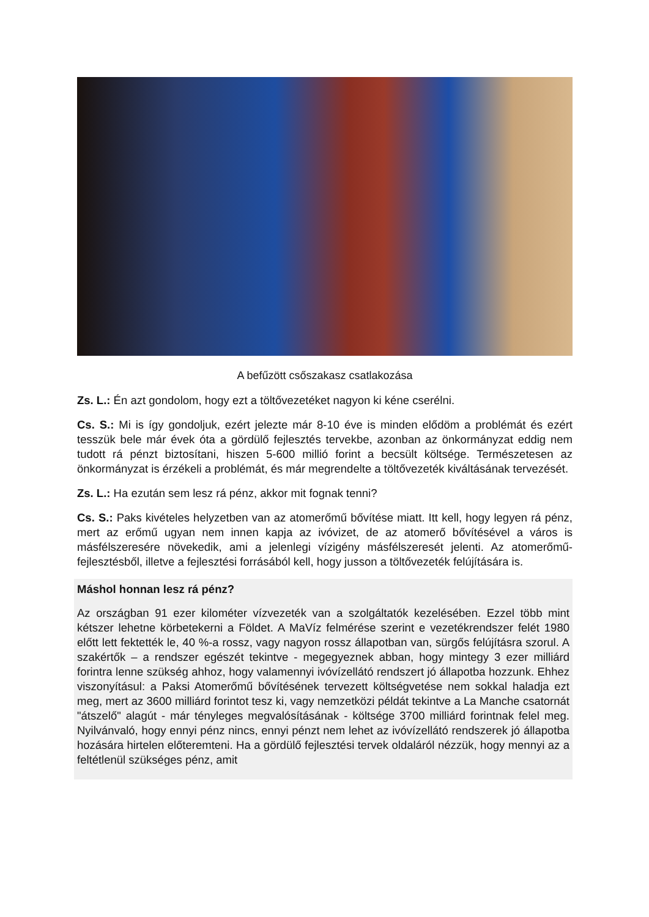A befűzött csőszakasz csatlakozása
Zs. L.: Én azt gondolom, hogy ezt a töltővezetéket nagyon ki kéne cserélni.
Cs. S.: Mi is így gondoljuk, ezért jelezte már 8-10 éve is minden elődöm a problémát és ezért tesszük bele már évek óta a gördülő fejlesztés tervekbe, azonban az önkormányzat eddig nem tudott rá pénzt biztosítani, hiszen 5-600 millió forint a becsült költsége. Természetesen az önkormányzat is érzékeli a problémát, és már megrendelte a töltővezeték kiváltásának tervezését.
Zs. L.: Ha ezután sem lesz rá pénz, akkor mit fognak tenni?
Cs. S.: Paks kivételes helyzetben van az atomerőmű bővítése miatt. Itt kell, hogy legyen rá pénz, mert az erőmű ugyan nem innen kapja az ivóvizet, de az atomerő bővítésével a város is másfélszeresére növekedik, ami a jelenlegi vízigény másfélszeresét jelenti. Az atomerőmű-fejlesztésből, illetve a fejlesztési forrásából kell, hogy jusson a töltővezeték felújítására is.
Máshol honnan lesz rá pénz?
Az országban 91 ezer kilométer vízvezeték van a szolgáltatók kezelésében. Ezzel több mint kétszer lehetne körbetekerni a Földet. A MaVíz felmérése szerint e vezetékrendszer felét 1980 előtt lett fektették le, 40 %-a rossz, vagy nagyon rossz állapotban van, sürgős felújításra szorul. A szakértők – a rendszer egészét tekintve - megegyeznek abban, hogy mintegy 3 ezer milliárd forintra lenne szükség ahhoz, hogy valamennyi ivóvízellátó rendszert jó állapotba hozzunk. Ehhez viszonyításul: a Paksi Atomerőmű bővítésének tervezett költségvetése nem sokkal haladja ezt meg, mert az 3600 milliárd forintot tesz ki, vagy nemzetközi példát tekintve a La Manche csatornát "átszelő" alagút - már tényleges megvalósításának - költsége 3700 milliárd forintnak felel meg. Nyilvánvaló, hogy ennyi pénz nincs, ennyi pénzt nem lehet az ivóvízellátó rendszerek jó állapotba hozására hirtelen előteremteni. Ha a gördülő fejlesztési tervek oldaláról nézzük, hogy mennyi az a feltétlenül szükséges pénz, amit